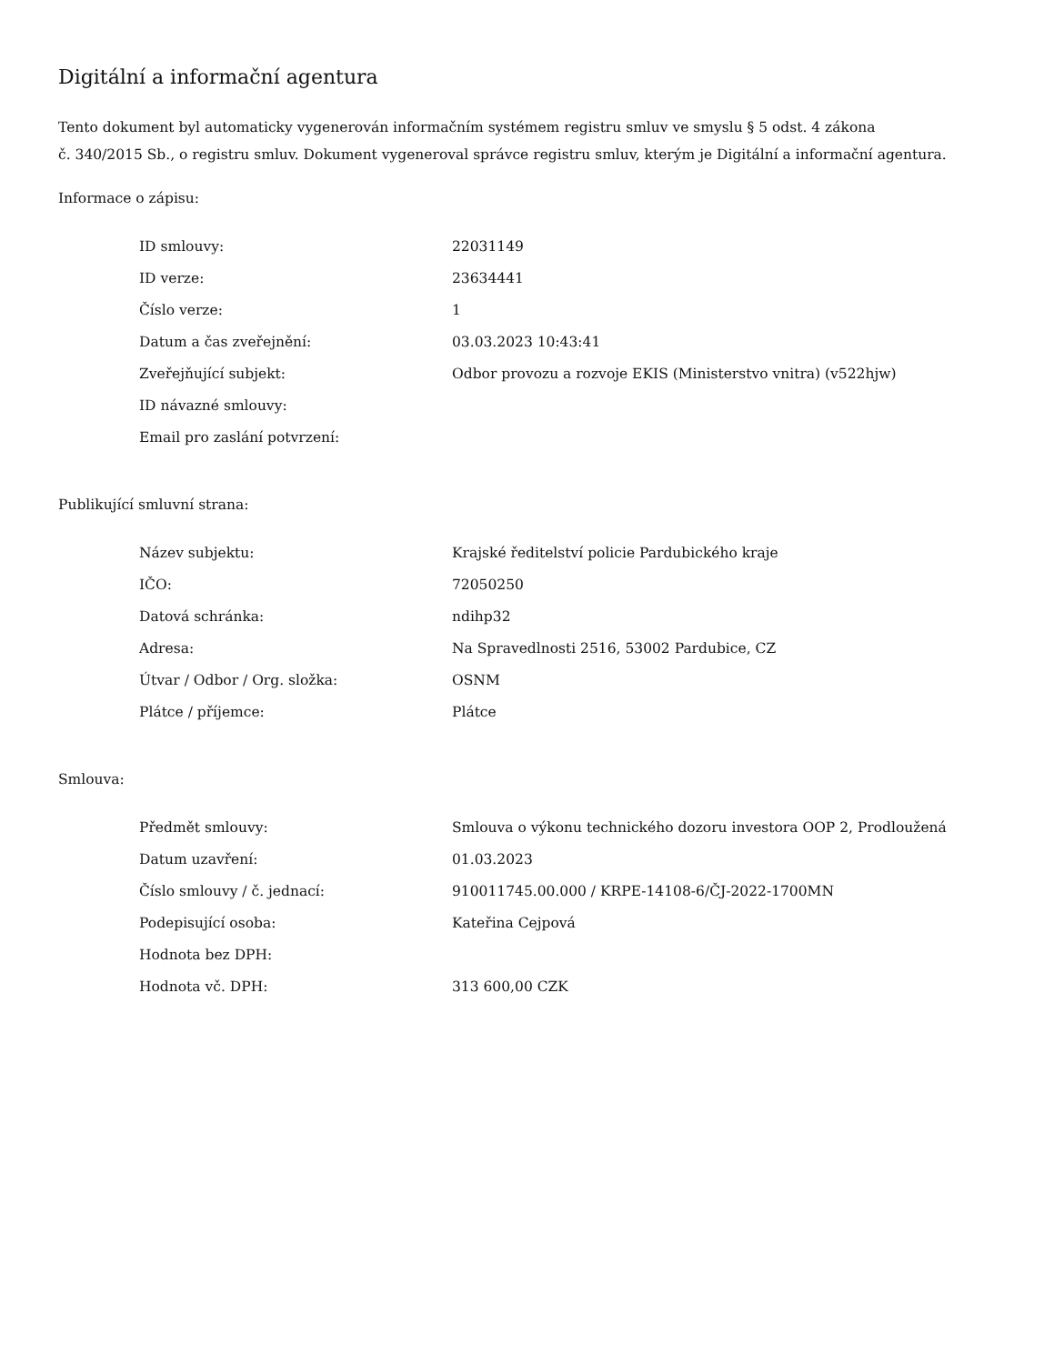Digitální a informační agentura
Tento dokument byl automaticky vygenerován informačním systémem registru smluv ve smyslu § 5 odst. 4 zákona
č. 340/2015 Sb., o registru smluv. Dokument vygeneroval správce registru smluv, kterým je Digitální a informační agentura.
Informace o zápisu:
| ID smlouvy: | 22031149 |
| ID verze: | 23634441 |
| Číslo verze: | 1 |
| Datum a čas zveřejnění: | 03.03.2023 10:43:41 |
| Zveřejňující subjekt: | Odbor provozu a rozvoje EKIS (Ministerstvo vnitra) (v522hjw) |
| ID návazné smlouvy: | |
| Email pro zaslání potvrzení: | |
Publikující smluvní strana:
| Název subjektu: | Krajské ředitelství policie Pardubického kraje |
| IČO: | 72050250 |
| Datová schránka: | ndihp32 |
| Adresa: | Na Spravedlnosti 2516, 53002 Pardubice, CZ |
| Útvar / Odbor / Org. složka: | OSNM |
| Plátce / příjemce: | Plátce |
Smlouva:
| Předmět smlouvy: | Smlouva o výkonu technického dozoru investora OOP 2, Prodloužená |
| Datum uzavření: | 01.03.2023 |
| Číslo smlouvy / č. jednací: | 910011745.00.000 / KRPE-14108-6/ČJ-2022-1700MN |
| Podepisující osoba: | Kateřina Cejpová |
| Hodnota bez DPH: | |
| Hodnota vč. DPH: | 313 600,00 CZK |